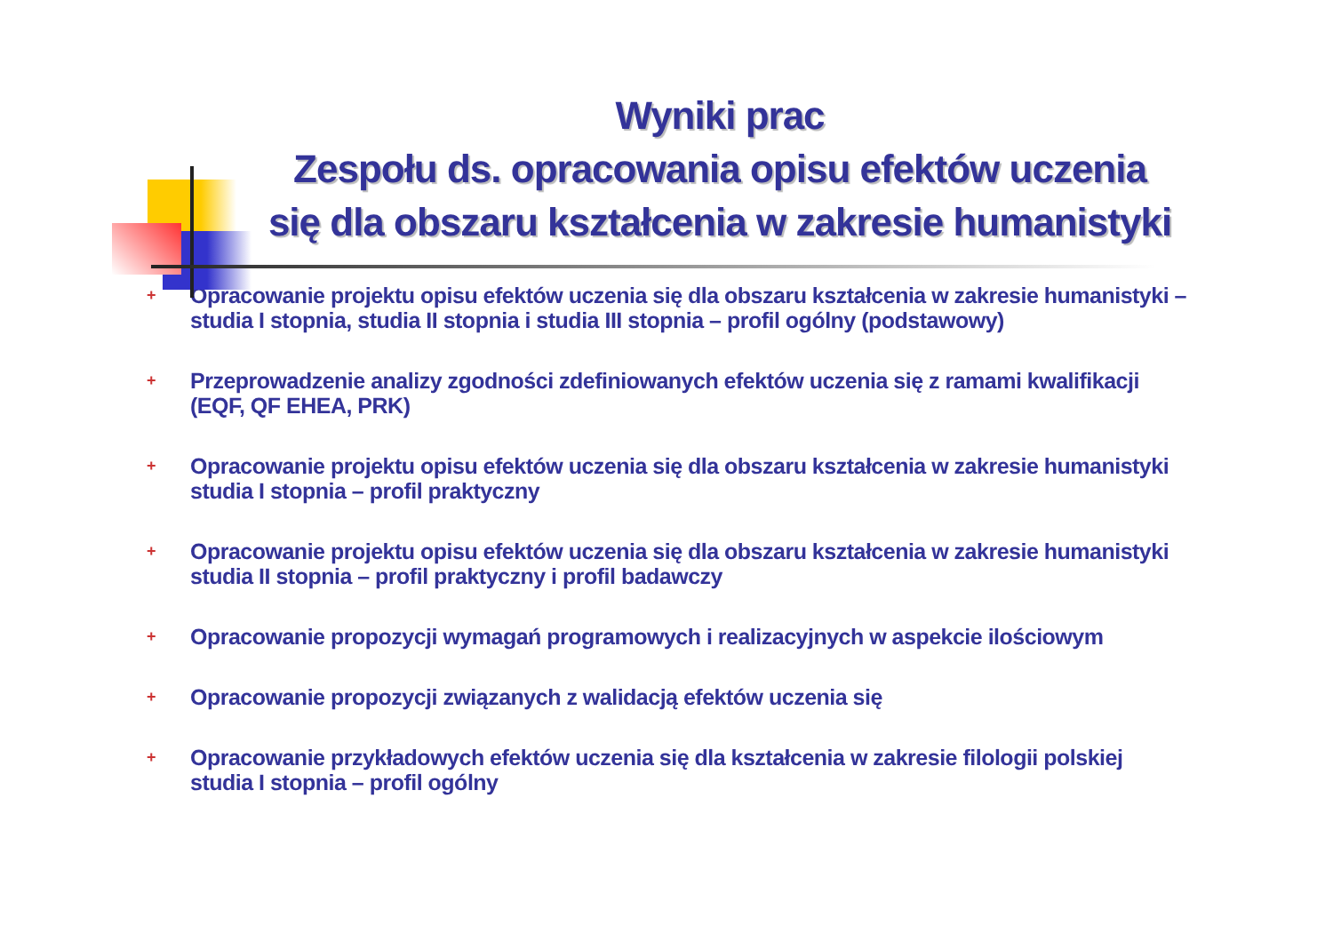Wyniki prac
Zespołu ds. opracowania opisu efektów uczenia się dla obszaru kształcenia w zakresie humanistyki
+ Opracowanie projektu opisu efektów uczenia się dla obszaru kształcenia w zakresie humanistyki – studia I stopnia, studia II stopnia i studia III stopnia – profil ogólny (podstawowy)
+ Przeprowadzenie analizy zgodności zdefiniowanych efektów uczenia się z ramami kwalifikacji (EQF, QF EHEA, PRK)
+ Opracowanie projektu opisu efektów uczenia się dla obszaru kształcenia w zakresie humanistyki studia I stopnia – profil praktyczny
+ Opracowanie projektu opisu efektów uczenia się dla obszaru kształcenia w zakresie humanistyki studia II stopnia – profil praktyczny i profil badawczy
+ Opracowanie propozycji wymagań programowych i realizacyjnych w aspekcie ilościowym
+ Opracowanie propozycji związanych z walidacją efektów uczenia się
+ Opracowanie przykładowych efektów uczenia się dla kształcenia w zakresie filologii polskiej studia I stopnia – profil ogólny